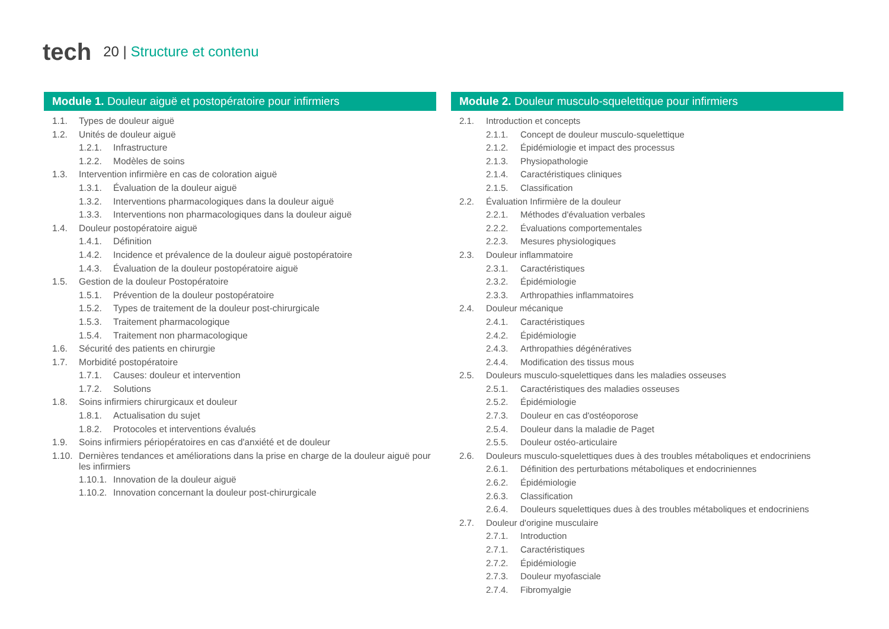tech
20 | Structure et contenu
Module 1. Douleur aiguë et postopératoire pour infirmiers
1.1. Types de douleur aiguë
1.2. Unités de douleur aiguë
1.2.1. Infrastructure
1.2.2. Modèles de soins
1.3. Intervention infirmière en cas de coloration aiguë
1.3.1. Évaluation de la douleur aiguë
1.3.2. Interventions pharmacologiques dans la douleur aiguë
1.3.3. Interventions non pharmacologiques dans la douleur aiguë
1.4. Douleur postopératoire aiguë
1.4.1. Définition
1.4.2. Incidence et prévalence de la douleur aiguë postopératoire
1.4.3. Évaluation de la douleur postopératoire aiguë
1.5. Gestion de la douleur Postopératoire
1.5.1. Prévention de la douleur postopératoire
1.5.2. Types de traitement de la douleur post-chirurgicale
1.5.3. Traitement pharmacologique
1.5.4. Traitement non pharmacologique
1.6. Sécurité des patients en chirurgie
1.7. Morbidité postopératoire
1.7.1. Causes: douleur et intervention
1.7.2. Solutions
1.8. Soins infirmiers chirurgicaux et douleur
1.8.1. Actualisation du sujet
1.8.2. Protocoles et interventions évalués
1.9. Soins infirmiers périopératoires en cas d'anxiété et de douleur
1.10. Dernières tendances et améliorations dans la prise en charge de la douleur aiguë pour les infirmiers
1.10.1. Innovation de la douleur aiguë
1.10.2. Innovation concernant la douleur post-chirurgicale
Module 2. Douleur musculo-squelettique pour infirmiers
2.1. Introduction et concepts
2.1.1. Concept de douleur musculo-squelettique
2.1.2. Épidémiologie et impact des processus
2.1.3. Physiopathologie
2.1.4. Caractéristiques cliniques
2.1.5. Classification
2.2. Évaluation Infirmière de la douleur
2.2.1. Méthodes d'évaluation verbales
2.2.2. Évaluations comportementales
2.2.3. Mesures physiologiques
2.3. Douleur inflammatoire
2.3.1. Caractéristiques
2.3.2. Épidémiologie
2.3.3. Arthropathies inflammatoires
2.4. Douleur mécanique
2.4.1. Caractéristiques
2.4.2. Épidémiologie
2.4.3. Arthropathies dégénératives
2.4.4. Modification des tissus mous
2.5. Douleurs musculo-squelettiques dans les maladies osseuses
2.5.1. Caractéristiques des maladies osseuses
2.5.2. Épidémiologie
2.7.3. Douleur en cas d'ostéoporose
2.5.4. Douleur dans la maladie de Paget
2.5.5. Douleur ostéo-articulaire
2.6. Douleurs musculo-squelettiques dues à des troubles métaboliques et endocriniens
2.6.1. Définition des perturbations métaboliques et endocriniennes
2.6.2. Épidémiologie
2.6.3. Classification
2.6.4. Douleurs squelettiques dues à des troubles métaboliques et endocriniens
2.7. Douleur d'origine musculaire
2.7.1. Introduction
2.7.1. Caractéristiques
2.7.2. Épidémiologie
2.7.3. Douleur myofasciale
2.7.4. Fibromyalgie